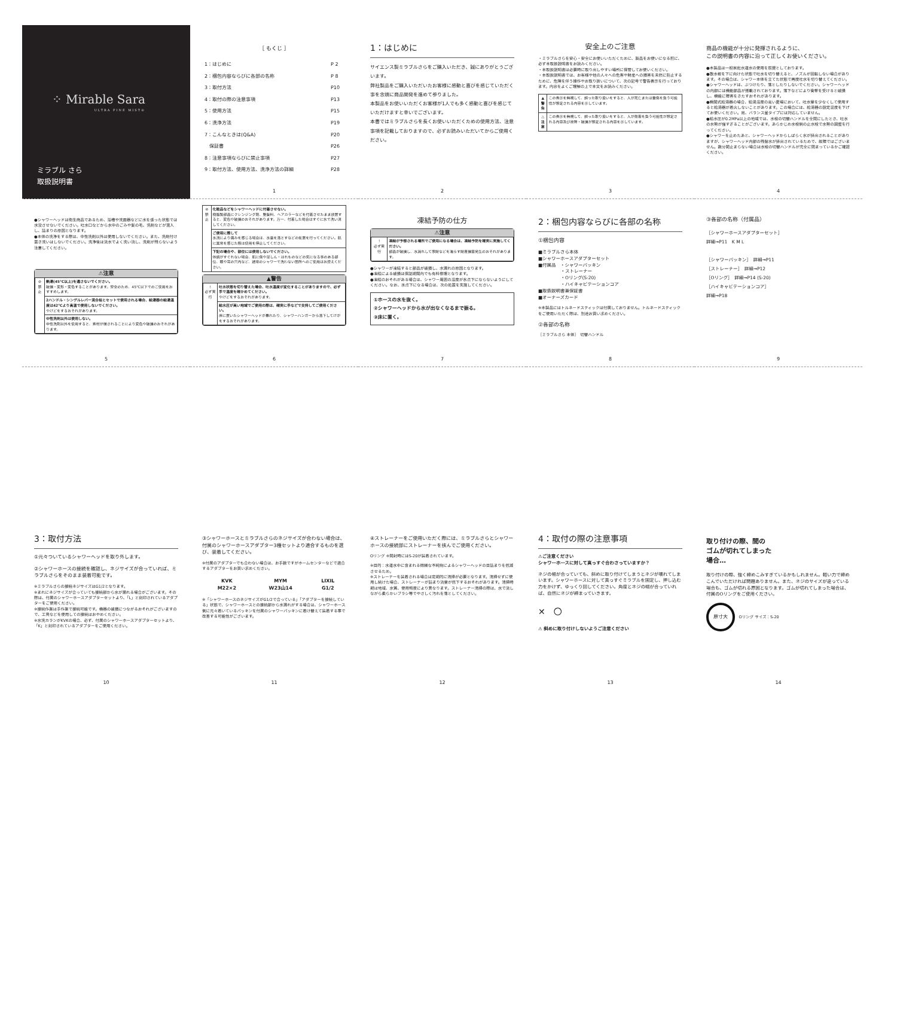⁘ Mirable Sara
ULTRA FINE MIST®
ミラブル さら
取扱説明書
［ もくじ ］
| 1：はじめに | P 2 |
| 2：梱包内容ならびに各部の名称 | P 8 |
| 3：取付方法 | P10 |
| 4：取付の際の注意事項 | P13 |
| 5：使用方法 | P15 |
| 6：洗浄方法 | P19 |
| 7：こんなときは(Q&A) | P20 |
| 保証書 | P26 |
| 8：注意事項ならびに禁止事項 | P27 |
| 9：取付方法、使用方法、洗浄方法の詳細 | P28 |
1
1：はじめに
サイエンス製ミラブルさらをご購入いただき、誠にありがとうございます。
弊社製品をご購入いただいたお客様に感動と喜びを感じていただく事を念頭に商品開発を進めて参りました。
本製品をお使いいただくお客様が1人でも多く感動と喜びを感じていただけますと幸いでございます。
本書ではミラブルさらを長くお使いいただくための使用方法、注意事項を記載しておりますので、必ずお読みいただいてからご使用ください。
2
安全上のご注意
・ミラブルさらを安心・安全にお使いいただくために、製品をお使いになる前に、必ず本取扱説明書をお読みください。
・本取扱説明書は必要時に取り出しやすい場所に保管してお使いください。
・本取扱説明書では、お客様や他の人々への危害や財産への損害を未然に防止するために、危険を伴う操作やお取り扱いについて、次の記号で警告表示を行っております。内容をよくご理解の上で本文をお読みください。
| ▲ 警告 | この表示を無視して、誤った取り扱いをすると、人が死亡または重傷を負う可能性が想定される内容を示しています。 |
| △ 注意 | この表示を無視して、誤った取り扱いをすると、人が傷害を負う可能性が想定される内容及び故障・破損が想定される内容を示しています。 |
3
商品の機能が十分に発揮されるように、
この説明書の内容に沿って正しくお使いください。
●本製品は一般家庭水道水の使用を前提としております。
●散水板を下に向けた状態で吐水を切り替えると、ノズルが回転しない場合があります。その場合は、シャワー本体を立てた状態で再度吐水を切り替えてください。
●シャワーヘッドは、ぶつけたり、落としたりしないでください。シャワーヘッドの内部には機能部品が搭載されております。落下などにより衝撃を受けると破損し、機能に障害をきたすおそれがあります。
●瞬間式給湯器の場合、給湯温度の高い夏場において、吐水量を少なくして使用すると給湯器が着火しないことがあります。この場合には、給湯器の設定温度を下げてお使いください。尚、バランス釜タイプには対応していません。
●給水圧が0.2MPa以上の地域では、水栓の切替ハンドルを全開にしたとき、吐水の水勢が強すぎることがございます。あらかじめ水栓側の止水栓で水勢の調整を行ってください。
●シャワーを止めたあと、シャワーヘッドからしばらく水が排出されることがありますが、シャワーヘッド内部の残留水が排出されているためで、故障ではございません。数分間止まらない場合は水栓の切替ハンドルが完全に閉まっているかご確認ください。
4
●シャワーヘッドは衛生商品であるため、浴槽や洗面器などに水を張った状態では水没させないでください。吐水口などから水中のごみや髪の毛、洗剤などが混入し、詰まりの原因となります。
●本体の洗浄をする際は、中性洗剤以外は使用しないでください。また、洗剤付け置き洗いはしないでください。洗浄後は流水でよく洗い流し、洗剤が残らないよう注意してください。
⚠注意
| ⊘ 禁 止 | 熱湯(45℃以上)を通さないでください。 破損・変形・変色することがあります。安全のため、45℃以下でのご使用をおすすめします。 |
| | 2ハンドル・シングルレバー混合栓とセットで使用される場合、給湯器の給湯温度は42℃より高温で使用しないでください。 やけどをするおそれがあります。 |
| | 中性洗剤以外は使用しない。 中性洗剤以外を使用すると、素材が侵されることにより変色や破損のおそれがあります。 |
5
| ⊘ 禁 止 | 化粧品などをシャワーヘッドに付着させない。 樹脂製部品にクレンジング剤、整髪料、ヘアカラーなどを付着させたまま放置すると、変色や破損のおそれがあります。万一、付着した場合はすぐに水で洗い流してください。 |
| | ご使用に際して 水流により痛みを感じる場合は、水量を落とすなどの処置を行ってください。肌に異常を感じた際は使用を停止してください。 |
| | 下記の場合や、部位には使用しないでください。 体調がすぐれない場合、肌に傷や湿しん・はれものなどの気になる事のある部位、眼や耳の穴内など、通常のシャワーで洗わない箇所へのご使用はお控えください。 |
▲警告
| ! 必ず実行 | 吐水状態を切り替えた場合、吐水温度が変化することがありますので、必ず手で温度を確かめてください。 やけどをするおそれがあります。 |
| | 給水圧が高い地域でご使用の際は、確実に手などで支持してご使用ください。 床に置いたシャワーヘッドが暴れたり、シャワーハンガーから落下してけがをするおそれがあります。 |
6
凍結予防の仕方
⚠注意
| ! 必ず実行 | 凍結が予想される場所でご使用になる場合は、凍結予防を確実に実施してください。 部品が破損し、水漏れして家財などを濡らす財産損害発生のおそれがあります。 |
●シャワーが凍結すると部品が破損し、水漏れの原因となります。
●凍結による破損は保証期間内でも有料修理となります。
●凍結のおそれがある場合は、シャワー周囲の温度が氷点下にならないようにしてください。なお、氷点下になる場合は、次の処置を実施してください。
①ホースの水を抜く。
②シャワーヘッドから水が出なくなるまで振る。
③床に置く。
7
2：梱包内容ならびに各部の名称
①梱包内容
■ミラブルさら本体
■シャワーホースアダプターセット
■付属品　・シャワーパッキン
　　　　　・ストレーナー
　　　　　・Oリング(S-20)
　　　　　・ハイキャビテーションコア
■取扱説明書兼保証書
■オーナーズカード
※本製品にはトルネードスティックは付属しておりません。トルネードスティックをご使用いただく際は、別途お買い求めください。
②各部の名称
［ミラブルさら 本体］　切替ハンドル
8
③各部の名称（付属品）
［シャワーホースアダプターセット］
詳細→P11　K M L
［シャワーパッキン］　詳細→P11
［ストレーナー］　詳細→P12
［Oリング］　詳細→P14 (S-20)
［ハイキャビテーションコア］
詳細→P18
9
3：取付方法
①元々ついているシャワーヘッドを取り外します。
②シャワーホースの接続を確認し、ネジサイズが合っていれば、ミラブルさらをそのまま装着可能です。
※ミラブルさらの接続ネジサイズはG1/2となります。
※まれにネジサイズが合っていても接続部から水が漏れる場合がございます。その際は、付属のシャワーホースアダプターセットより、「L」と刻印されているアダプターをご使用ください。
※接続作業は手作業で接続可能です。機器の破損につながるおそれがございますので、工具などを使用しての接続はおやめください。
※水洗カランがKVKの場合、必ず、付属のシャワーホースアダプターセットより、「K」と刻印されているアダプターをご使用ください。
10
③シャワーホースとミラブルさらのネジサイズが合わない場合は、付属のシャワーホースアダプター3種セットより適合するものを選び、装着してください。
※付属のアダプターでも合わない場合は、お手数ですがホームセンターなどで適合するアダプターをお買い求めください。
| KVK M22×2 | MYM W23山14 | LIXIL G1/2 |
※「シャワーホースのネジサイズがG1/2で合っている」「アダプターを接続している」状態で、シャワーホースとの接続部から水漏れがする場合は、シャワーホース側に元々着いているパッキンを付属のシャワーパッキンに着け替えて装着する事で改善する可能性がございます。
11
④ストレーナーをご使用いただく際には、ミラブルさらとシャワーホースの接続部にストレーナーを挟んでご使用ください。
Oリング ※開封時にはS-20が装着されています。
※目的：水道水中に含まれる微細な不純物によるシャワーヘッドの目詰まりを低減させるため。
※ストレーナーを装着される場合は定期的に清掃が必要となります。清掃せずに使用し続けた場合、ストレーナーが詰まり流量が低下するおそれがあります。清掃時期は地域、水質、使用頻度により異なります。ストレーナー清掃の際は、水で流しながら柔らかいブラシ等でやさしく汚れを落としてください。
12
4：取付の際の注意事項
⚠ご注意ください
シャワーホースに対して真っすぐ合わさっていますか？
ネジの幅が合っていても、斜めに取り付けてしまうとネジが壊れてしまいます。シャワーホースに対して真っすぐミラブルを固定し、押し込む力をかけず、ゆっくり回してください。角度とネジの幅が合っていれば、自然にネジが締まっていきます。
✕　〇
⚠ 斜めに取り付けしないようご注意ください
13
取り付けの際、間の
ゴムが切れてしまった
場合…
取り付けの際、強く締めこみすぎているかもしれません。軽い力で締めこんでいただければ問題ありません。また、ネジのサイズが違っている場合も、ゴムが切れる原因となります。ゴムが切れてしまった場合は、付属のOリングをご使用ください。
原寸大　Oリング サイズ：S-20
14